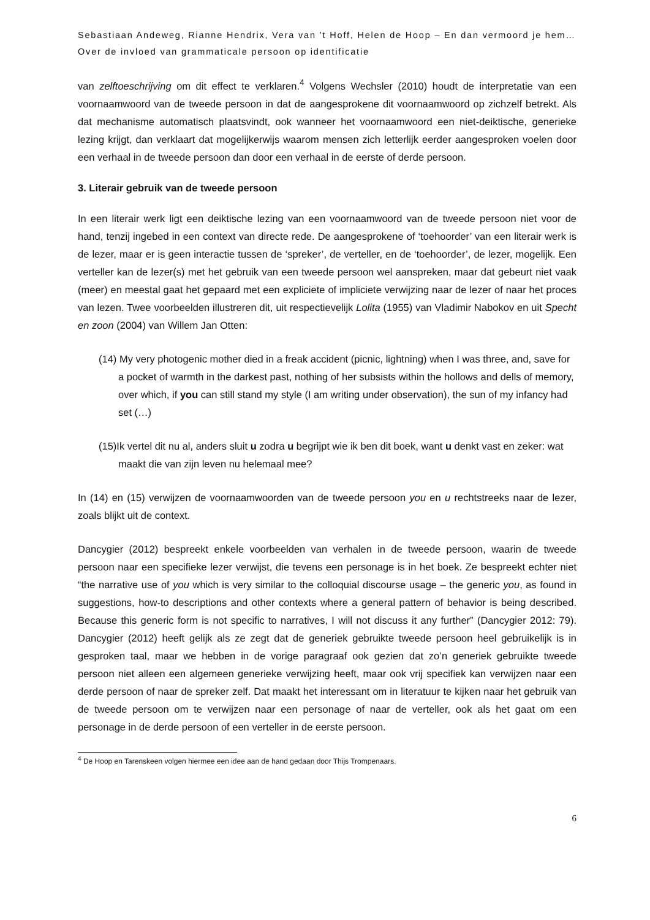Sebastiaan Andeweg, Rianne Hendrix, Vera van ’t Hoff, Helen de Hoop – En dan vermoord je hem… Over de invloed van grammaticale persoon op identificatie
van zelftoeschrijving om dit effect te verklaren.<sup>4</sup> Volgens Wechsler (2010) houdt de interpretatie van een voornaamwoord van de tweede persoon in dat de aangesprokene dit voornaamwoord op zichzelf betrekt. Als dat mechanisme automatisch plaatsvindt, ook wanneer het voornaamwoord een niet-deiktische, generieke lezing krijgt, dan verklaart dat mogelijkerwijs waarom mensen zich letterlijk eerder aangesproken voelen door een verhaal in de tweede persoon dan door een verhaal in de eerste of derde persoon.
3. Literair gebruik van de tweede persoon
In een literair werk ligt een deiktische lezing van een voornaamwoord van de tweede persoon niet voor de hand, tenzij ingebed in een context van directe rede. De aangesprokene of ‘toehoorder’ van een literair werk is de lezer, maar er is geen interactie tussen de ‘spreker’, de verteller, en de ‘toehoorder’, de lezer, mogelijk. Een verteller kan de lezer(s) met het gebruik van een tweede persoon wel aanspreken, maar dat gebeurt niet vaak (meer) en meestal gaat het gepaard met een expliciete of impliciete verwijzing naar de lezer of naar het proces van lezen. Twee voorbeelden illustreren dit, uit respectievelijk Lolita (1955) van Vladimir Nabokov en uit Specht en zoon (2004) van Willem Jan Otten:
(14) My very photogenic mother died in a freak accident (picnic, lightning) when I was three, and, save for a pocket of warmth in the darkest past, nothing of her subsists within the hollows and dells of memory, over which, if you can still stand my style (I am writing under observation), the sun of my infancy had set (…)
(15)Ik vertel dit nu al, anders sluit u zodra u begrijpt wie ik ben dit boek, want u denkt vast en zeker: wat maakt die van zijn leven nu helemaal mee?
In (14) en (15) verwijzen de voornaamwoorden van de tweede persoon you en u rechtstreeks naar de lezer, zoals blijkt uit de context.
Dancygier (2012) bespreekt enkele voorbeelden van verhalen in de tweede persoon, waarin de tweede persoon naar een specifieke lezer verwijst, die tevens een personage is in het boek. Ze bespreekt echter niet “the narrative use of you which is very similar to the colloquial discourse usage – the generic you, as found in suggestions, how-to descriptions and other contexts where a general pattern of behavior is being described. Because this generic form is not specific to narratives, I will not discuss it any further” (Dancygier 2012: 79). Dancygier (2012) heeft gelijk als ze zegt dat de generiek gebruikte tweede persoon heel gebruikelijk is in gesproken taal, maar we hebben in de vorige paragraaf ook gezien dat zo’n generiek gebruikte tweede persoon niet alleen een algemeen generieke verwijzing heeft, maar ook vrij specifiek kan verwijzen naar een derde persoon of naar de spreker zelf. Dat maakt het interessant om in literatuur te kijken naar het gebruik van de tweede persoon om te verwijzen naar een personage of naar de verteller, ook als het gaat om een personage in de derde persoon of een verteller in de eerste persoon.
<sup>4</sup> De Hoop en Tarenskeen volgen hiermee een idee aan de hand gedaan door Thijs Trompenaars.
6